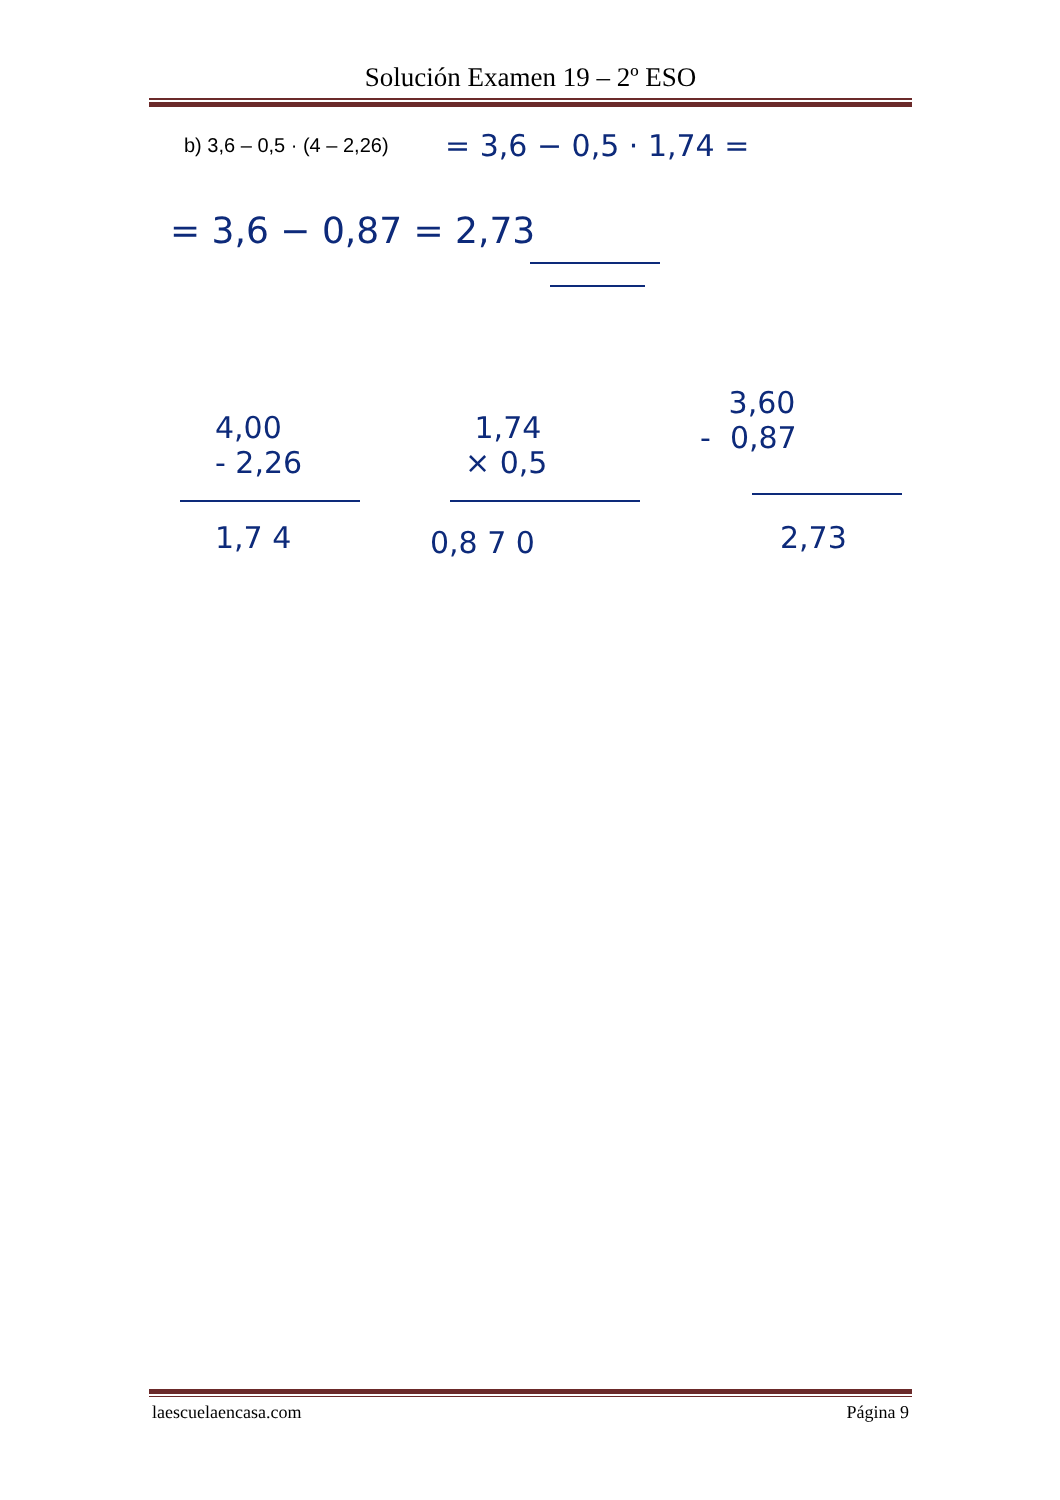Solución Examen 19 – 2º ESO
b) 3,6 – 0,5 · (4 – 2,26)
= 3,6 − 0,5 · 1,74 =
= 3,6 − 0,87 = 2,73
4,00 - 2,26
1,7 4
1,74 × 0,5
0,8 7 0
3,60 - 0,87
2,73
laescuelaencasa.com Página 9